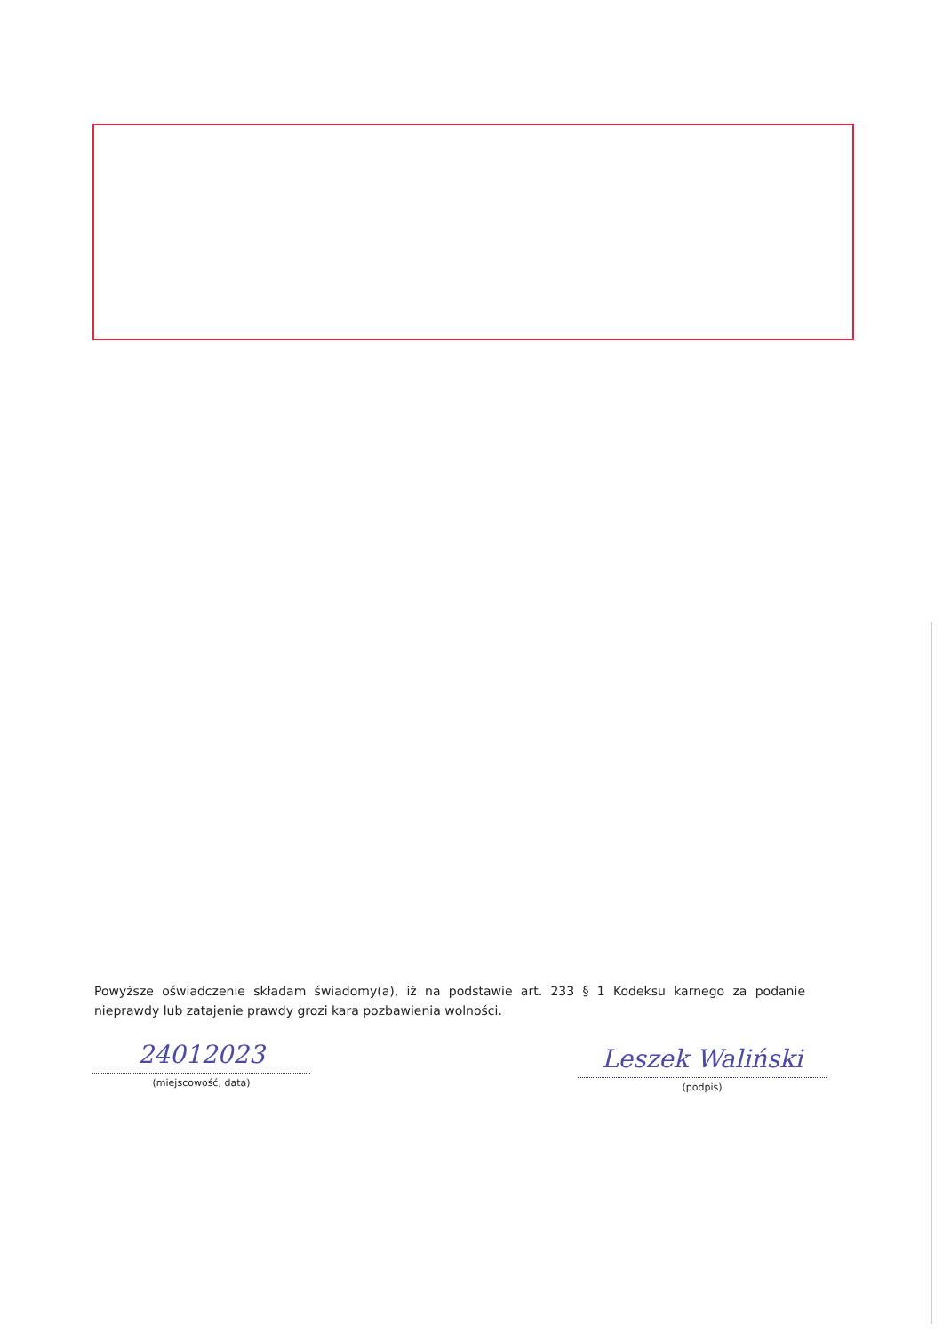Powyższe oświadczenie składam świadomy(a), iż na podstawie art. 233 § 1 Kodeksu karnego za podanie nieprawdy lub zatajenie prawdy grozi kara pozbawienia wolności.
24012023
(miejscowość, data)
Leszek Waliński
(podpis)